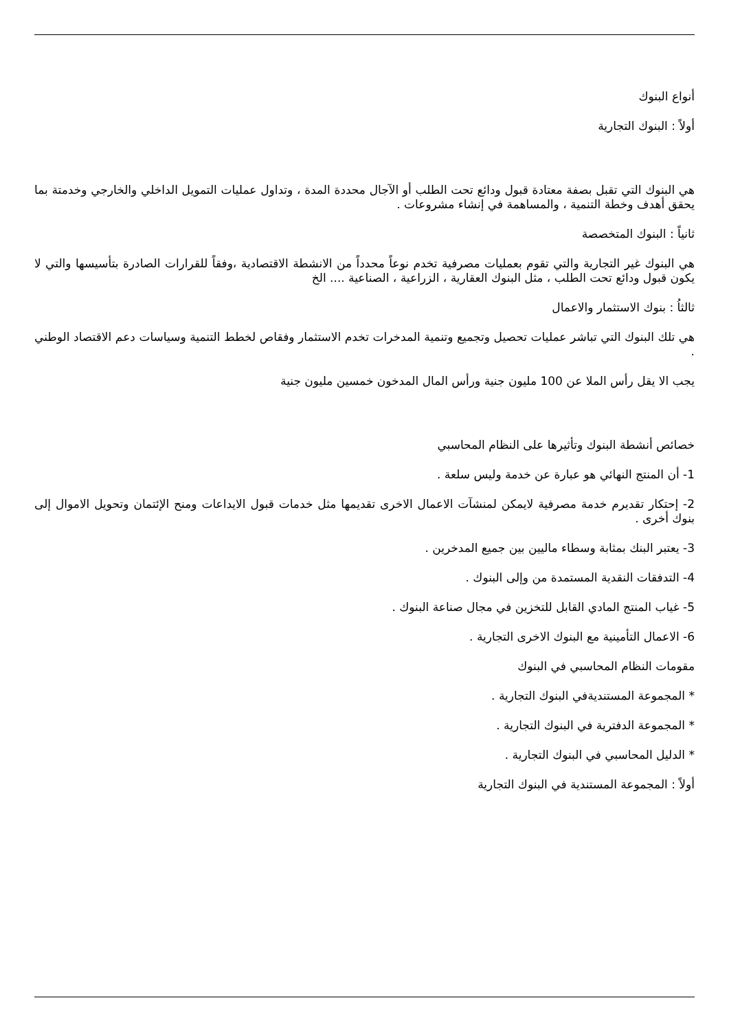أنواع البنوك
أولاً : البنوك التجارية
هي البنوك التي تقبل بصفة معتادة قبول ودائع تحت الطلب أو الآجال محددة المدة ، وتداول عمليات التمويل الداخلي والخارجي وخدمتة بما يحقق أهدف وخطة التنمية ، والمساهمة في إنشاء مشروعات .
ثانياً : البنوك المتخصصة
هي البنوك غير التجارية والتي تقوم بعمليات مصرفية تخدم نوعاً محدداً من الانشطة الاقتصادية ،وفقاً للقرارات الصادرة بتأسيسها والتي لا يكون قبول ودائع تحت الطلب ، مثل البنوك العقارية ، الزراعية ، الصناعية .... الخ
ثالثاُ : بنوك الاستثمار والاعمال
هي تلك البنوك التي تباشر عمليات تحصيل وتجميع وتنمية المدخرات تخدم الاستثمار وفقاص لخطط التنمية وسياسات دعم الاقتصاد الوطني .
يجب الا يقل رأس الملا عن 100 مليون جنية ورأس المال المدخون خمسين مليون جنية
خصائص أنشطة البنوك وتأثيرها على النظام المحاسبي
1- أن المنتج النهائي هو عبارة عن خدمة وليس سلعة .
2- إحتكار تقديرم خدمة مصرفية لايمكن لمنشآت الاعمال الاخرى تقديمها مثل خدمات قبول الايداعات ومنح الإئتمان وتحويل الاموال إلى بنوك أخرى .
3- يعتبر البنك بمثابة وسطاء ماليين بين جميع المدخرين .
4- التدفقات النقدية المستمدة من وإلى البنوك .
5- غياب المنتج المادي القابل للتخزين في مجال صناعة البنوك .
6- الاعمال التأمينية مع البنوك الاخرى التجارية .
مقومات النظام المحاسبي في البنوك
* المجموعة المستنديةفي البنوك التجارية .
* المجموعة الدفترية في البنوك التجارية .
* الدليل المحاسبي في البنوك التجارية .
أولاً : المجموعة المستندية في البنوك التجارية